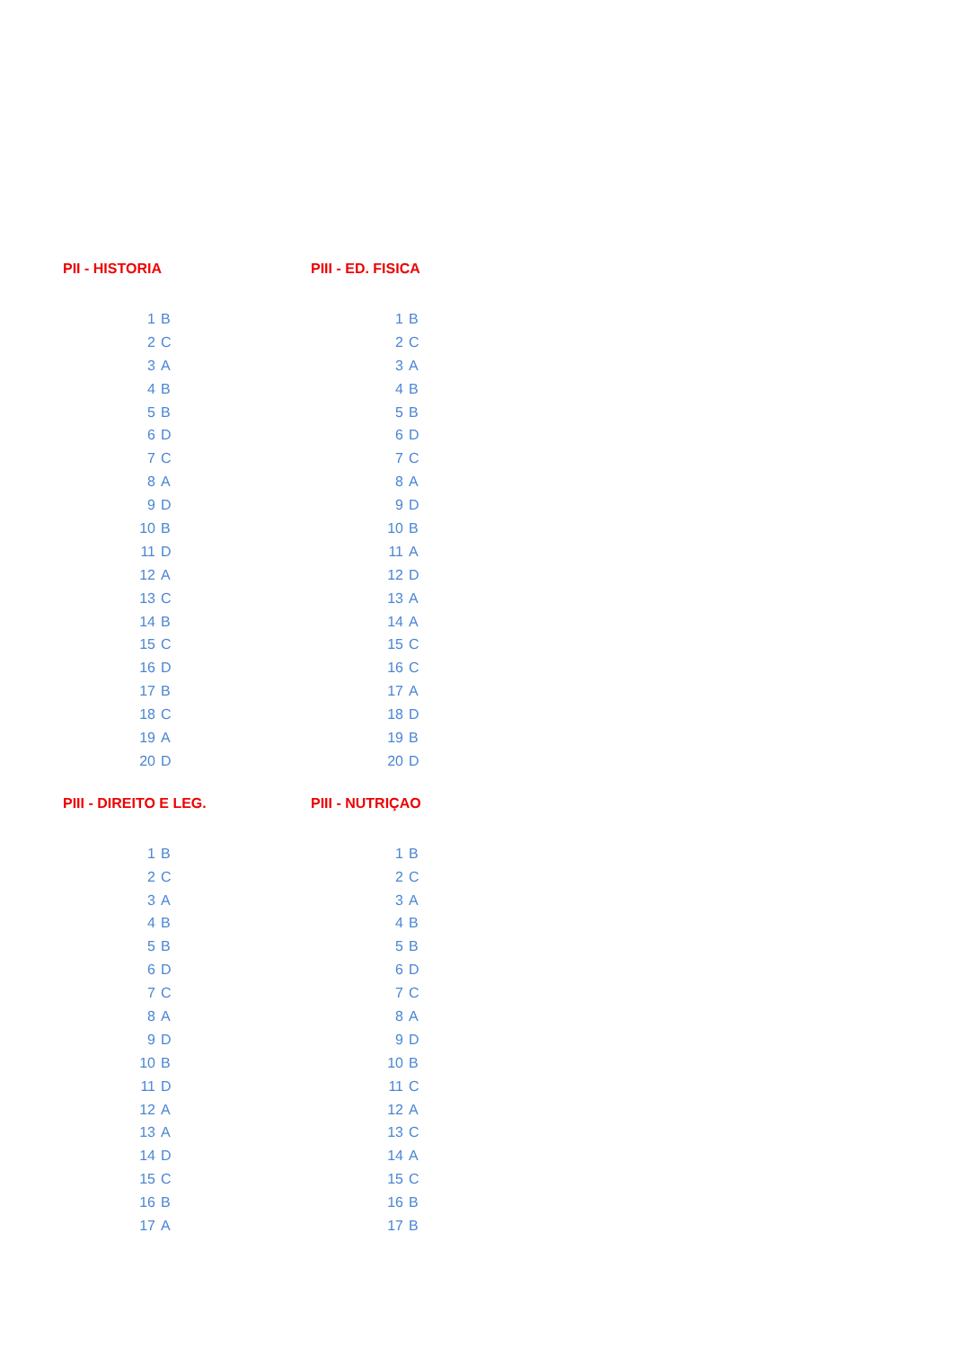PII - HISTORIA
| 1 | B |
| 2 | C |
| 3 | A |
| 4 | B |
| 5 | B |
| 6 | D |
| 7 | C |
| 8 | A |
| 9 | D |
| 10 | B |
| 11 | D |
| 12 | A |
| 13 | C |
| 14 | B |
| 15 | C |
| 16 | D |
| 17 | B |
| 18 | C |
| 19 | A |
| 20 | D |
PIII - ED. FISICA
| 1 | B |
| 2 | C |
| 3 | A |
| 4 | B |
| 5 | B |
| 6 | D |
| 7 | C |
| 8 | A |
| 9 | D |
| 10 | B |
| 11 | A |
| 12 | D |
| 13 | A |
| 14 | A |
| 15 | C |
| 16 | C |
| 17 | A |
| 18 | D |
| 19 | B |
| 20 | D |
PIII - DIREITO E LEG.
| 1 | B |
| 2 | C |
| 3 | A |
| 4 | B |
| 5 | B |
| 6 | D |
| 7 | C |
| 8 | A |
| 9 | D |
| 10 | B |
| 11 | D |
| 12 | A |
| 13 | A |
| 14 | D |
| 15 | C |
| 16 | B |
| 17 | A |
PIII - NUTRIÇAO
| 1 | B |
| 2 | C |
| 3 | A |
| 4 | B |
| 5 | B |
| 6 | D |
| 7 | C |
| 8 | A |
| 9 | D |
| 10 | B |
| 11 | C |
| 12 | A |
| 13 | C |
| 14 | A |
| 15 | C |
| 16 | B |
| 17 | B |